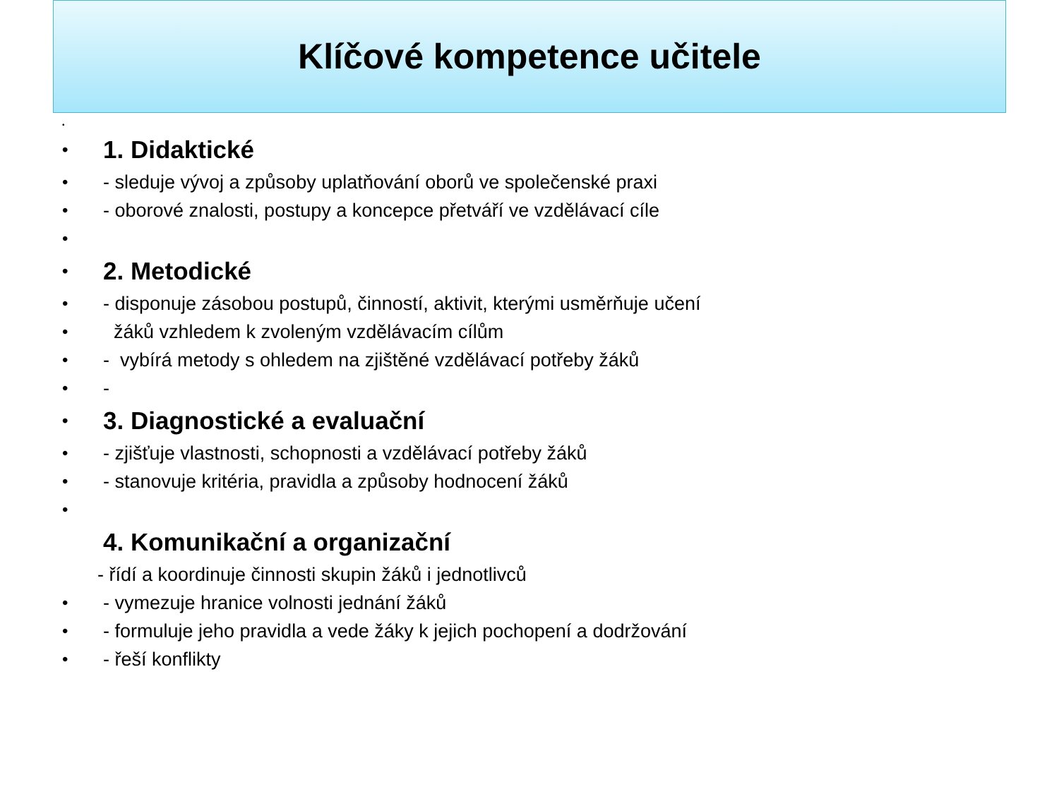Klíčové kompetence učitele
•
• 1. Didaktické
• - sleduje vývoj a způsoby uplatňování oborů ve společenské praxi
• - oborové znalosti, postupy a koncepce přetváří ve vzdělávací cíle
•
• 2. Metodické
• - disponuje zásobou postupů, činností, aktivit, kterými usměrňuje učení
• žáků vzhledem k zvoleným vzdělávacím cílům
• - vybírá metody s ohledem na zjištěné vzdělávací potřeby žáků
• -
• 3. Diagnostické a evaluační
• - zjišťuje vlastnosti, schopnosti a vzdělávací potřeby žáků
• - stanovuje kritéria, pravidla a způsoby hodnocení žáků
•
4. Komunikační a organizační
- řídí a koordinuje činnosti skupin žáků i jednotlivců
• - vymezuje hranice volnosti jednání žáků
• - formuluje jeho pravidla a vede žáky k jejich pochopení a dodržování
• - řeší konflikty